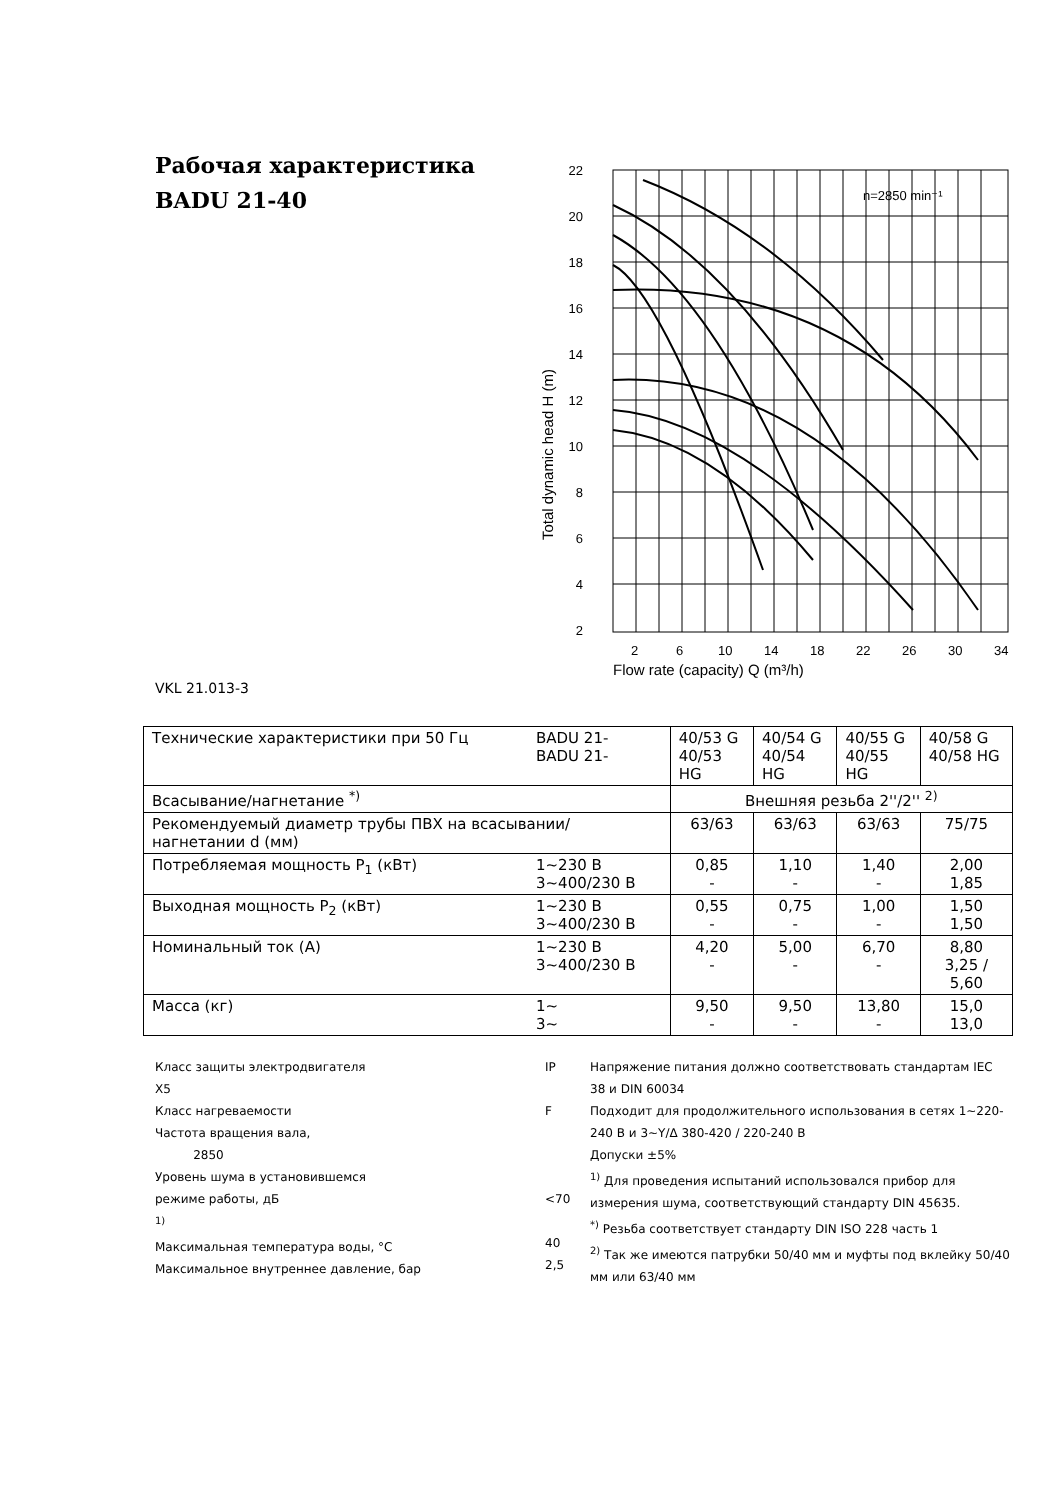Рабочая характеристика
BADU 21-40
22
20
18
16
14
12
10
8
6
4
2
2
6
10
14
18
22
26
30
34
Flow rate (capacity) Q (m³/h)
Total dynamic head H (m)
n=2850 min⁻¹
VKL 21.013-3
| Технические характеристики при 50 Гц | BADU 21- BADU 21- | 40/53 G 40/53 HG | 40/54 G 40/54 HG | 40/55 G 40/55 HG | 40/58 G 40/58 HG |
| Всасывание/нагнетание <sup>*)</sup> | | Внешняя резьба 2''/2'' <sup>2)</sup> | | | |
| Рекомендуемый диаметр трубы ПВХ на всасывании/нагнетании d (мм) | | 63/63 | 63/63 | 63/63 | 75/75 |
| Потребляемая мощность P<sub>1</sub> (кВт) | 1~230 В 3~400/230 В | 0,85 - | 1,10 - | 1,40 - | 2,00 1,85 |
| Выходная мощность P<sub>2</sub> (кВт) | 1~230 В 3~400/230 В | 0,55 - | 0,75 - | 1,00 - | 1,50 1,50 |
| Номинальный ток (A) | 1~230 В 3~400/230 В | 4,20 - | 5,00 - | 6,70 - | 8,80 3,25 / 5,60 |
| Масса (кг) | 1~ 3~ | 9,50 - | 9,50 - | 13,80 - | 15,0 13,0 |
Класс защиты электродвигателя
X5
Класс нагреваемости
Частота вращения вала,
2850
Уровень шума в установившемся
режиме работы, дБ
<sup>1)</sup>
Максимальная температура воды, °C
Максимальное внутреннее давление, бар
IP
F
<70
40
2,5
Напряжение питания должно соответствовать стандартам IEC 38 и DIN 60034
Подходит для продолжительного использования в сетях 1~220-240 В и 3~Y/Δ 380-420 / 220-240 В
Допуски ±5%
<sup>1)</sup> Для проведения испытаний использовался прибор для измерения шума, соответствующий стандарту DIN 45635.
<sup>*)</sup> Резьба соответствует стандарту DIN ISO 228 часть 1
<sup>2)</sup> Так же имеются патрубки 50/40 мм и муфты под вклейку 50/40 мм или 63/40 мм